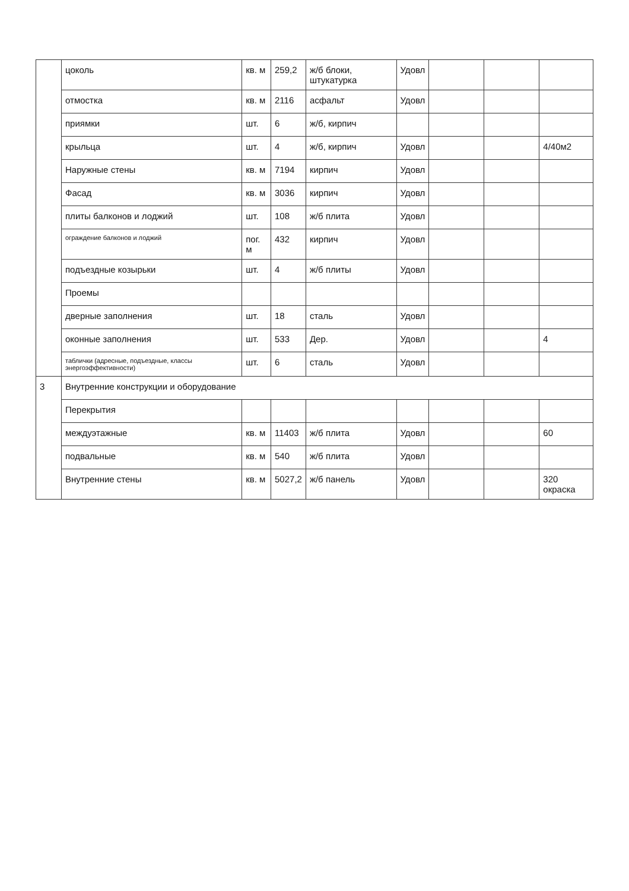| | цоколь | кв. м | 259,2 | ж/б блоки, штукатурка | Удовл | | | |
| | отмостка | кв. м | 2116 | асфальт | Удовл | | | |
| | приямки | шт. | 6 | ж/б, кирпич | | | | |
| | крыльца | шт. | 4 | ж/б, кирпич | Удовл | | | 4/40м2 |
| | Наружные стены | кв. м | 7194 | кирпич | Удовл | | | |
| | Фасад | кв. м | 3036 | кирпич | Удовл | | | |
| | плиты балконов и лоджий | шт. | 108 | ж/б плита | Удовл | | | |
| | ограждение балконов и лоджий | пог. м | 432 | кирпич | Удовл | | | |
| | подъездные козырьки | шт. | 4 | ж/б плиты | Удовл | | | |
| | Проемы | | | | | | | |
| | дверные заполнения | шт. | 18 | сталь | Удовл | | | |
| | оконные заполнения | шт. | 533 | Дер. | Удовл | | | 4 |
| | таблички (адресные, подъездные, классы энергоэффективности) | шт. | 6 | сталь | Удовл | | | |
| 3 | Внутренние конструкции и оборудование | | | | | | | |
| | Перекрытия | | | | | | | |
| | междуэтажные | кв. м | 11403 | ж/б плита | Удовл | | | 60 |
| | подвальные | кв. м | 540 | ж/б плита | Удовл | | | |
| | Внутренние стены | кв. м | 5027,2 | ж/б панель | Удовл | | | 320 окраска |